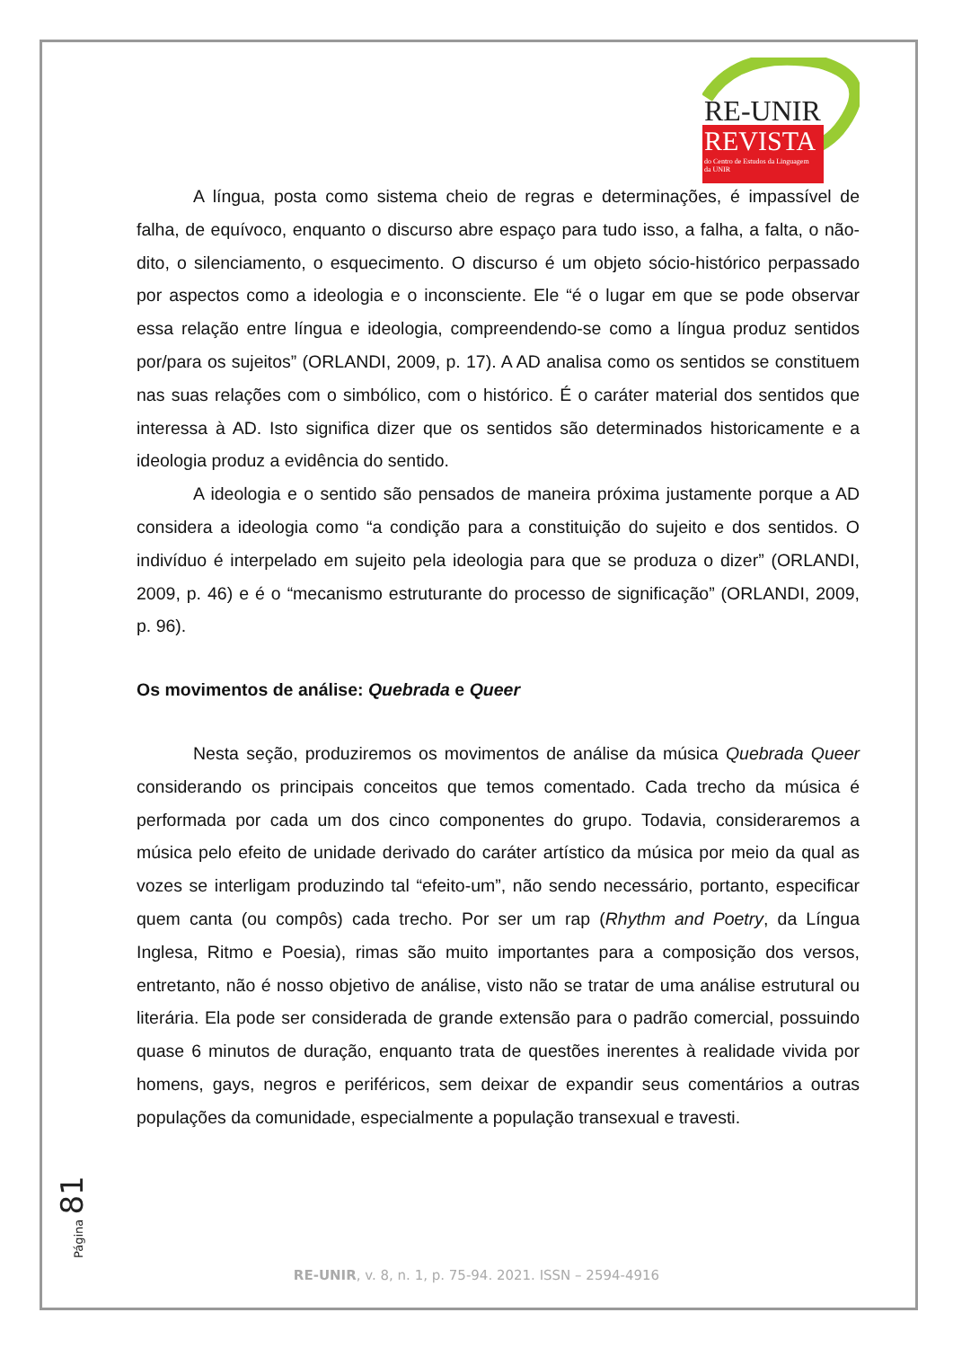RE-UNIR
REVISTA
do Centro de Estudos da Linguagem
da UNIR
A língua, posta como sistema cheio de regras e determinações, é impassível de falha, de equívoco, enquanto o discurso abre espaço para tudo isso, a falha, a falta, o não-dito, o silenciamento, o esquecimento. O discurso é um objeto sócio-histórico perpassado por aspectos como a ideologia e o inconsciente. Ele “é o lugar em que se pode observar essa relação entre língua e ideologia, compreendendo-se como a língua produz sentidos por/para os sujeitos” (ORLANDI, 2009, p. 17). A AD analisa como os sentidos se constituem nas suas relações com o simbólico, com o histórico. É o caráter material dos sentidos que interessa à AD. Isto significa dizer que os sentidos são determinados historicamente e a ideologia produz a evidência do sentido.
A ideologia e o sentido são pensados de maneira próxima justamente porque a AD considera a ideologia como “a condição para a constituição do sujeito e dos sentidos. O indivíduo é interpelado em sujeito pela ideologia para que se produza o dizer” (ORLANDI, 2009, p. 46) e é o “mecanismo estruturante do processo de significação” (ORLANDI, 2009, p. 96).
Os movimentos de análise: Quebrada e Queer
Nesta seção, produziremos os movimentos de análise da música Quebrada Queer considerando os principais conceitos que temos comentado. Cada trecho da música é performada por cada um dos cinco componentes do grupo. Todavia, consideraremos a música pelo efeito de unidade derivado do caráter artístico da música por meio da qual as vozes se interligam produzindo tal “efeito-um”, não sendo necessário, portanto, especificar quem canta (ou compôs) cada trecho. Por ser um rap (Rhythm and Poetry, da Língua Inglesa, Ritmo e Poesia), rimas são muito importantes para a composição dos versos, entretanto, não é nosso objetivo de análise, visto não se tratar de uma análise estrutural ou literária. Ela pode ser considerada de grande extensão para o padrão comercial, possuindo quase 6 minutos de duração, enquanto trata de questões inerentes à realidade vivida por homens, gays, negros e periféricos, sem deixar de expandir seus comentários a outras populações da comunidade, especialmente a população transexual e travesti.
Página 81
RE-UNIR, v. 8, n. 1, p. 75-94. 2021. ISSN – 2594-4916